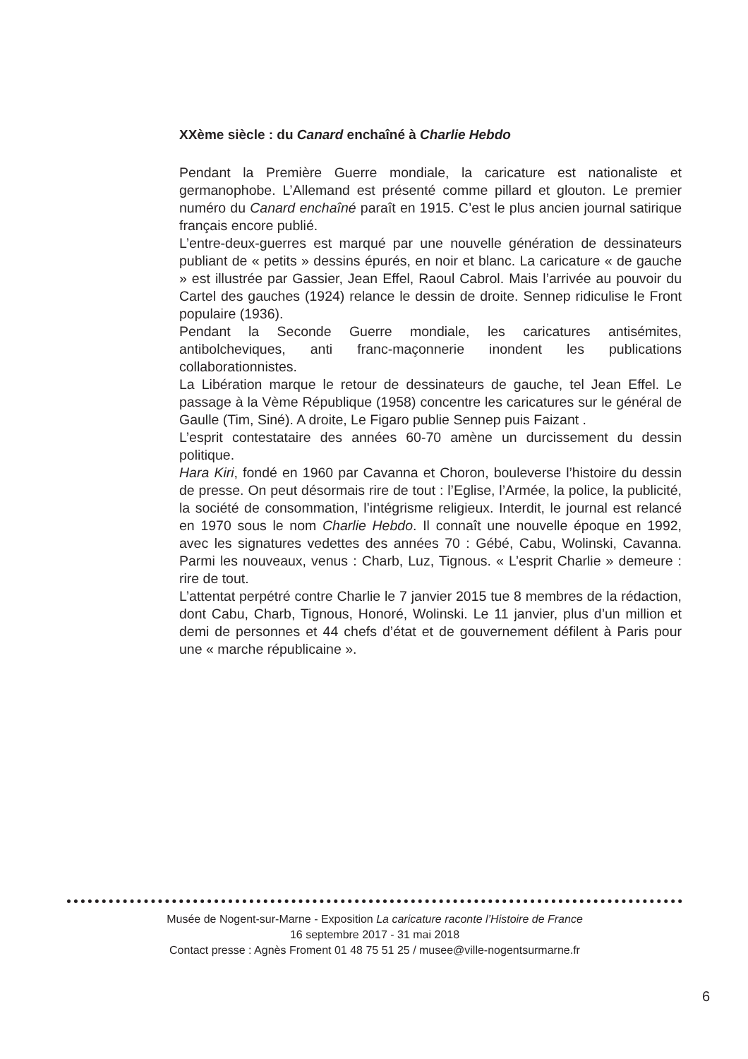XXème siècle : du Canard enchaîné à Charlie Hebdo
Pendant la Première Guerre mondiale, la caricature est nationaliste et germanophobe. L’Allemand est présenté comme pillard et glouton. Le premier numéro du Canard enchaîné paraît en 1915. C’est le plus ancien journal satirique français encore publié.
L’entre-deux-guerres est marqué par une nouvelle génération de dessinateurs publiant de « petits » dessins épurés, en noir et blanc. La caricature « de gauche » est illustrée par Gassier, Jean Effel, Raoul Cabrol. Mais l’arrivée au pouvoir du Cartel des gauches (1924) relance le dessin de droite. Sennep ridiculise le Front populaire (1936).
Pendant la Seconde Guerre mondiale, les caricatures antisémites, antibolcheviques, anti franc-maçonnerie inondent les publications collaborationnistes.
La Libération marque le retour de dessinateurs de gauche, tel Jean Effel. Le passage à la Vème République (1958) concentre les caricatures sur le général de Gaulle (Tim, Siné). A droite, Le Figaro publie Sennep puis Faizant .
L’esprit contestataire des années 60-70 amène un durcissement du dessin politique.
Hara Kiri, fondé en 1960 par Cavanna et Choron, bouleverse l’histoire du dessin de presse. On peut désormais rire de tout : l’Eglise, l’Armée, la police, la publicité, la société de consommation, l’intégrisme religieux. Interdit, le journal est relancé en 1970 sous le nom Charlie Hebdo. Il connaît une nouvelle époque en 1992, avec les signatures vedettes des années 70 : Gébé, Cabu, Wolinski, Cavanna. Parmi les nouveaux, venus : Charb, Luz, Tignous. « L’esprit Charlie » demeure : rire de tout.
L’attentat perpétré contre Charlie le 7 janvier 2015 tue 8 membres de la rédaction, dont Cabu, Charb, Tignous, Honoré, Wolinski. Le 11 janvier, plus d’un million et demi de personnes et 44 chefs d’état et de gouvernement défilent à Paris pour une « marche républicaine ».
Musée de Nogent-sur-Marne - Exposition La caricature raconte l’Histoire de France
16 septembre 2017 - 31 mai 2018
Contact presse : Agnès Froment 01 48 75 51 25 / musee@ville-nogentsurmarne.fr
6